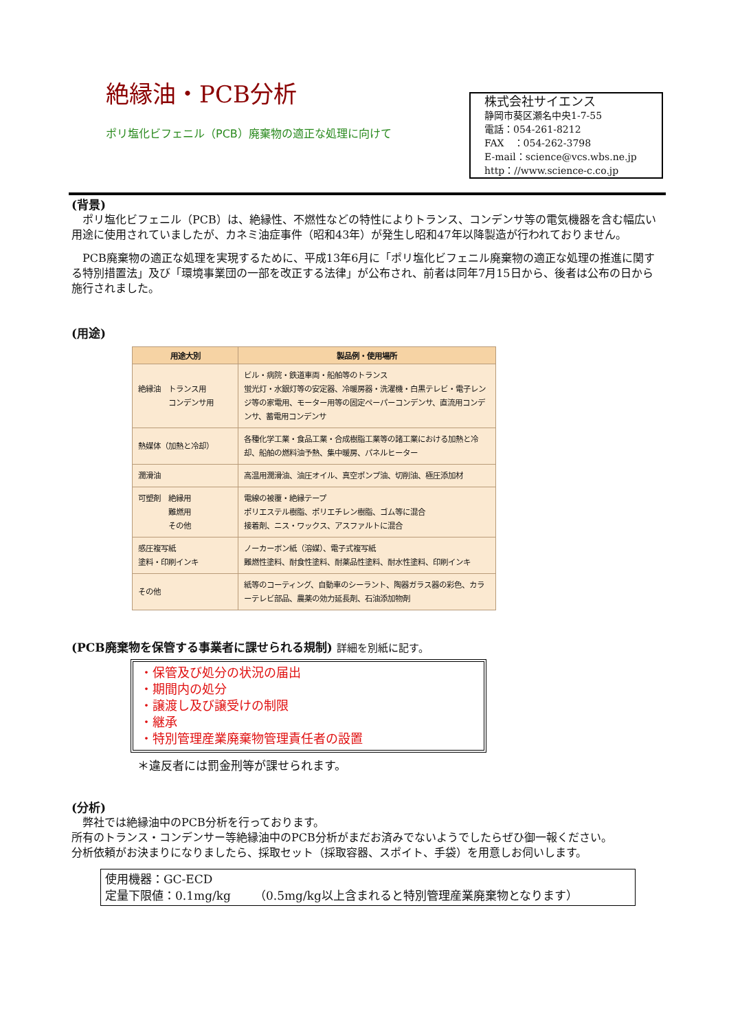絶縁油・PCB分析
ポリ塩化ビフェニル（PCB）廃棄物の適正な処理に向けて
株式会社サイエンス
静岡市葵区瀬名中央1-7-55
電話：054-261-8212
FAX　：054-262-3798
E-mail：science@vcs.wbs.ne.jp
http：//www.science-c.co.jp
(背景)
　ポリ塩化ビフェニル（PCB）は、絶縁性、不燃性などの特性によりトランス、コンデンサ等の電気機器を含む幅広い用途に使用されていましたが、カネミ油症事件（昭和43年）が発生し昭和47年以降製造が行われておりません。
　PCB廃棄物の適正な処理を実現するために、平成13年6月に「ポリ塩化ビフェニル廃棄物の適正な処理の推進に関する特別措置法」及び「環境事業団の一部を改正する法律」が公布され、前者は同年7月15日から、後者は公布の日から施行されました。
(用途)
| 用途大別 | 製品例・使用場所 |
| --- | --- |
| 絶縁油 トランス用 コンデンサ用 | ビル・病院・鉄道車両・船舶等のトランス 蛍光灯・水銀灯等の安定器、冷暖房器・洗濯機・白黒テレビ・電子レンジ等の家電用、モーター用等の固定ペーパーコンデンサ、直流用コンデンサ、蓄電用コンデンサ |
| 熱媒体（加熱と冷却） | 各種化学工業・食品工業・合成樹脂工業等の諸工業における加熱と冷却、船舶の燃料油予熱、集中暖房、パネルヒーター |
| 潤滑油 | 高温用潤滑油、油圧オイル、真空ポンプ油、切削油、極圧添加材 |
| 可塑剤 絶縁用 難燃用 その他 | 電線の被覆・絶縁テープ ポリエステル樹脂、ポリエチレン樹脂、ゴム等に混合 接着剤、ニス・ワックス、アスファルトに混合 |
| 感圧複写紙 塗料・印刷インキ | ノーカーボン紙（溶媒）、電子式複写紙 難燃性塗料、耐食性塗料、耐薬品性塗料、耐水性塗料、印刷インキ |
| その他 | 紙等のコーティング、自動車のシーラント、陶器ガラス器の彩色、カラーテレビ部品、農薬の効力延長剤、石油添加物剤 |
(PCB廃棄物を保管する事業者に課せられる規制) 詳細を別紙に記す。
・保管及び処分の状況の届出
・期間内の処分
・譲渡し及び譲受けの制限
・継承
・特別管理産業廃棄物管理責任者の設置
＊違反者には罰金刑等が課せられます。
(分析)
　弊社では絶縁油中のPCB分析を行っております。
所有のトランス・コンデンサー等絶縁油中のPCB分析がまだお済みでないようでしたらぜひ御一報ください。
分析依頼がお決まりになりましたら、採取セット（採取容器、スポイト、手袋）を用意しお伺いします。
使用機器：GC-ECD
定量下限値：0.1mg/kg　　（0.5mg/kg以上含まれると特別管理産業廃棄物となります）